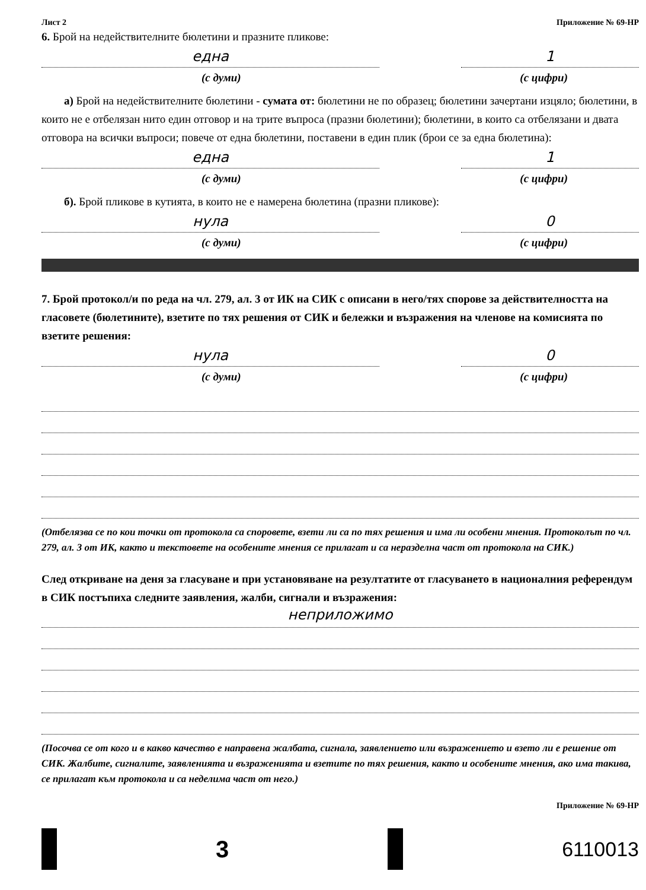Лист 2 Приложение № 69-НР
6. Брой на недействителните бюлетини и празните пликове:
една
1
(с думи) (с цифри)
а) Брой на недействителните бюлетини - сумата от: бюлетини не по образец; бюлетини зачертани изцяло; бюлетини, в които не е отбелязан нито един отговор и на трите въпроса (празни бюлетини); бюлетини, в които са отбелязани и двата отговора на всички въпроси; повече от една бюлетини, поставени в един плик (брои се за една бюлетина):
една
1
(с думи) (с цифри)
б). Брой пликове в кутията, в които не е намерена бюлетина (празни пликове):
нула
0
(с думи) (с цифри)
7. Брой протокол/и по реда на чл. 279, ал. 3 от ИК на СИК с описани в него/тях спорове за действителността на гласовете (бюлетините), взетите по тях решения от СИК и бележки и възражения на членове на комисията по взетите решения:
нула
0
(с думи) (с цифри)
(Отбелязва се по кои точки от протокола са споровете, взети ли са по тях решения и има ли особени мнения. Протоколът по чл. 279, ал. 3 от ИК, както и текстовете на особените мнения се прилагат и са неразделна част от протокола на СИК.)
След откриване на деня за гласуване и при установяване на резултатите от гласуването в националния референдум в СИК постъпиха следните заявления, жалби, сигнали и възражения:
неприложимо
(Посочва се от кого и в какво качество е направена жалбата, сигнала, заявлението или възражението и взето ли е решение от СИК. Жалбите, сигналите, заявленията и възраженията и взетите по тях решения, както и особените мнения, ако има такива, се прилагат към протокола и са неделима част от него.)
Приложение № 69-НР
3
6110013